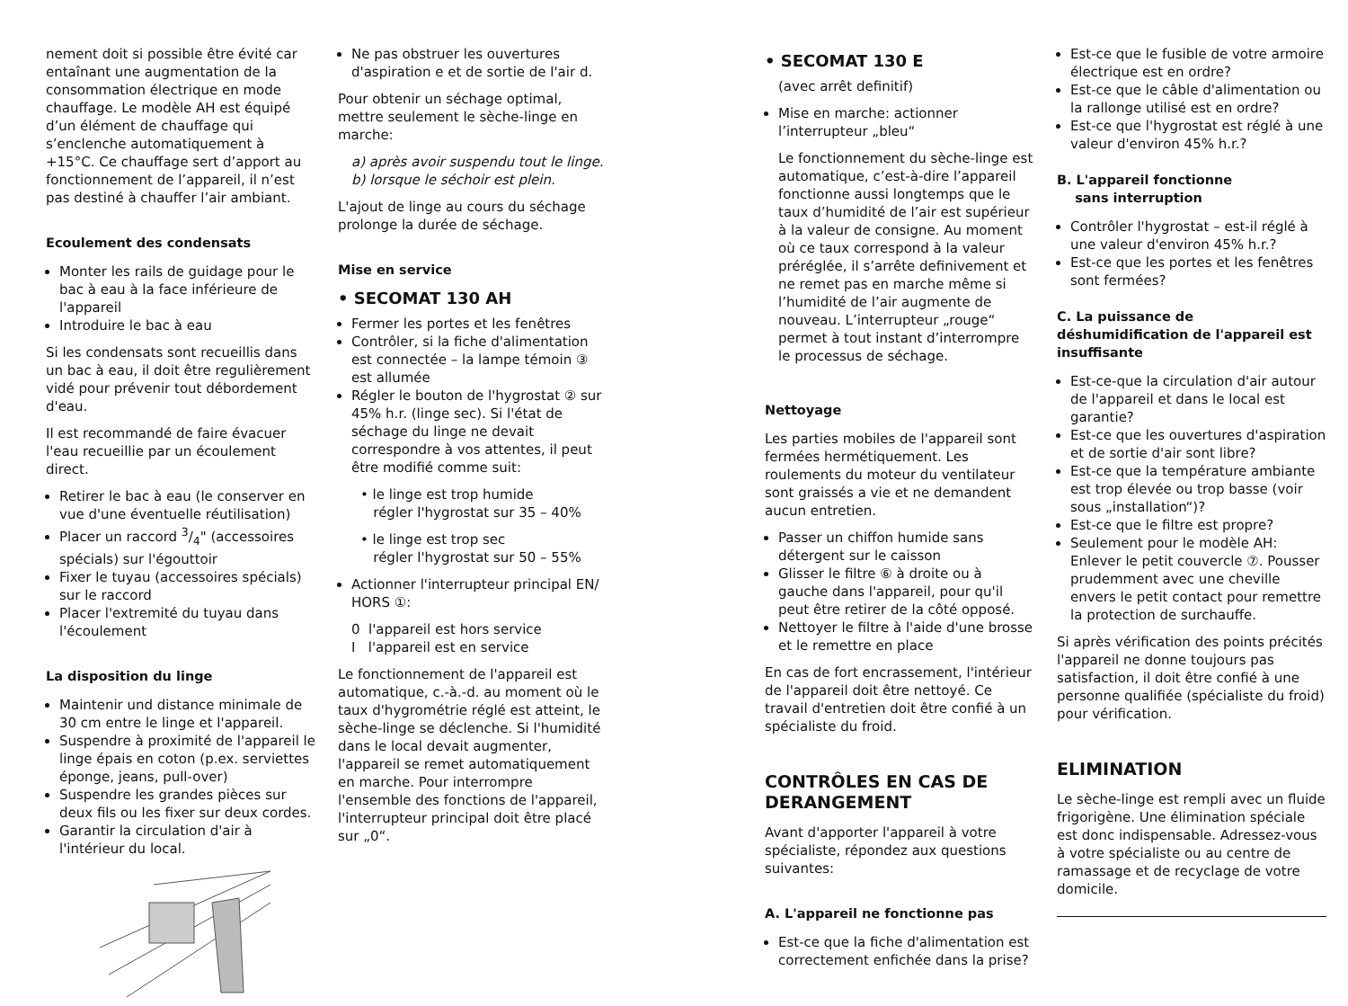nement doit si possible être évité car entaînant une augmentation de la consommation électrique en mode chauffage. Le modèle AH est équipé d’un élément de chauffage qui s’enclenche automatiquement à +15°C. Ce chauffage sert d’apport au fonctionnement de l’appareil, il n’est pas destiné à chauffer l’air ambiant.
Ecoulement des condensats
Monter les rails de guidage pour le bac à eau à la face inférieure de l'appareil
Introduire le bac à eau
Si les condensats sont recueillis dans un bac à eau, il doit être regulièrement vidé pour prévenir tout débordement d'eau.
Il est recommandé de faire évacuer l'eau recueillie par un écoulement direct.
Retirer le bac à eau (le conserver en vue d'une éventuelle réutilisation)
Placer un raccord 3/4" (accessoires spécials) sur l'égouttoir
Fixer le tuyau (accessoires spécials) sur le raccord
Placer l'extremité du tuyau dans l'écoulement
La disposition du linge
Maintenir und distance minimale de 30 cm entre le linge et l'appareil.
Suspendre à proximité de l'appareil le linge épais en coton (p.ex. serviettes éponge, jeans, pull-over)
Suspendre les grandes pièces sur deux fils ou les fixer sur deux cordes.
Garantir la circulation d'air à l'intérieur du local.
Ne pas obstruer les ouvertures d'aspiration e et de sortie de l'air d.
Pour obtenir un séchage optimal, mettre seulement le sèche-linge en marche:
a) après avoir suspendu tout le linge.
b) lorsque le séchoir est plein.
L'ajout de linge au cours du séchage prolonge la durée de séchage.
Mise en service
• SECOMAT 130 AH
Fermer les portes et les fenêtres
Contrôler, si la fiche d'alimentation est connectée – la lampe témoin ③ est allumée
Régler le bouton de l'hygrostat ② sur 45% h.r. (linge sec). Si l'état de séchage du linge ne devait correspondre à vos attentes, il peut être modifié comme suit:
• le linge est trop humide
régler l'hygrostat sur 35 – 40%
• le linge est trop sec
régler l'hygrostat sur 50 – 55%
Actionner l'interrupteur principal EN/ HORS ①:
0 l'appareil est hors service
I l'appareil est en service
Le fonctionnement de l'appareil est automatique, c.-à.-d. au moment où le taux d'hygrométrie réglé est atteint, le sèche-linge se déclenche. Si l'humidité dans le local devait augmenter, l'appareil se remet automatiquement en marche. Pour interrompre l'ensemble des fonctions de l'appareil, l'interrupteur principal doit être placé sur „0“.
• SECOMAT 130 E
(avec arrêt definitif)
Mise en marche: actionner l’interrupteur „bleu“
Le fonctionnement du sèche-linge est automatique, c’est-à-dire l’appareil fonctionne aussi longtemps que le taux d’humidité de l’air est supérieur à la valeur de consigne. Au moment où ce taux correspond à la valeur préréglée, il s’arrête definivement et ne remet pas en marche même si l’humidité de l’air augmente de nouveau. L’interrupteur „rouge“ permet à tout instant d’interrompre le processus de séchage.
Nettoyage
Les parties mobiles de l'appareil sont fermées hermétiquement. Les roulements du moteur du ventilateur sont graissés a vie et ne demandent aucun entretien.
Passer un chiffon humide sans détergent sur le caisson
Glisser le filtre ⑥ à droite ou à gauche dans l'appareil, pour qu'il peut être retirer de la côté opposé.
Nettoyer le filtre à l'aide d'une brosse et le remettre en place
En cas de fort encrassement, l'intérieur de l'appareil doit être nettoyé. Ce travail d'entretien doit être confié à un spécialiste du froid.
CONTRÔLES EN CAS DE DERANGEMENT
Avant d'apporter l'appareil à votre spécialiste, répondez aux questions suivantes:
A. L'appareil ne fonctionne pas
Est-ce que la fiche d'alimentation est correctement enfichée dans la prise?
Est-ce que le fusible de votre armoire électrique est en ordre?
Est-ce que le câble d'alimentation ou la rallonge utilisé est en ordre?
Est-ce que l'hygrostat est réglé à une valeur d'environ 45% h.r.?
B. L'appareil fonctionne
sans interruption
Contrôler l'hygrostat – est-il réglé à une valeur d'environ 45% h.r.?
Est-ce que les portes et les fenêtres sont fermées?
C. La puissance de déshumidification de l'appareil est insuffisante
Est-ce-que la circulation d'air autour de l'appareil et dans le local est garantie?
Est-ce que les ouvertures d'aspiration et de sortie d'air sont libre?
Est-ce que la température ambiante est trop élevée ou trop basse (voir sous „installation“)?
Est-ce que le filtre est propre?
Seulement pour le modèle AH: Enlever le petit couvercle ⑦. Pousser prudemment avec une cheville envers le petit contact pour remettre la protection de surchauffe.
Si après vérification des points précités l'appareil ne donne toujours pas satisfaction, il doit être confié à une personne qualifiée (spécialiste du froid) pour vérification.
ELIMINATION
Le sèche-linge est rempli avec un fluide frigorigène. Une élimination spéciale est donc indispensable. Adressez-vous à votre spécialiste ou au centre de ramassage et de recyclage de votre domicile.